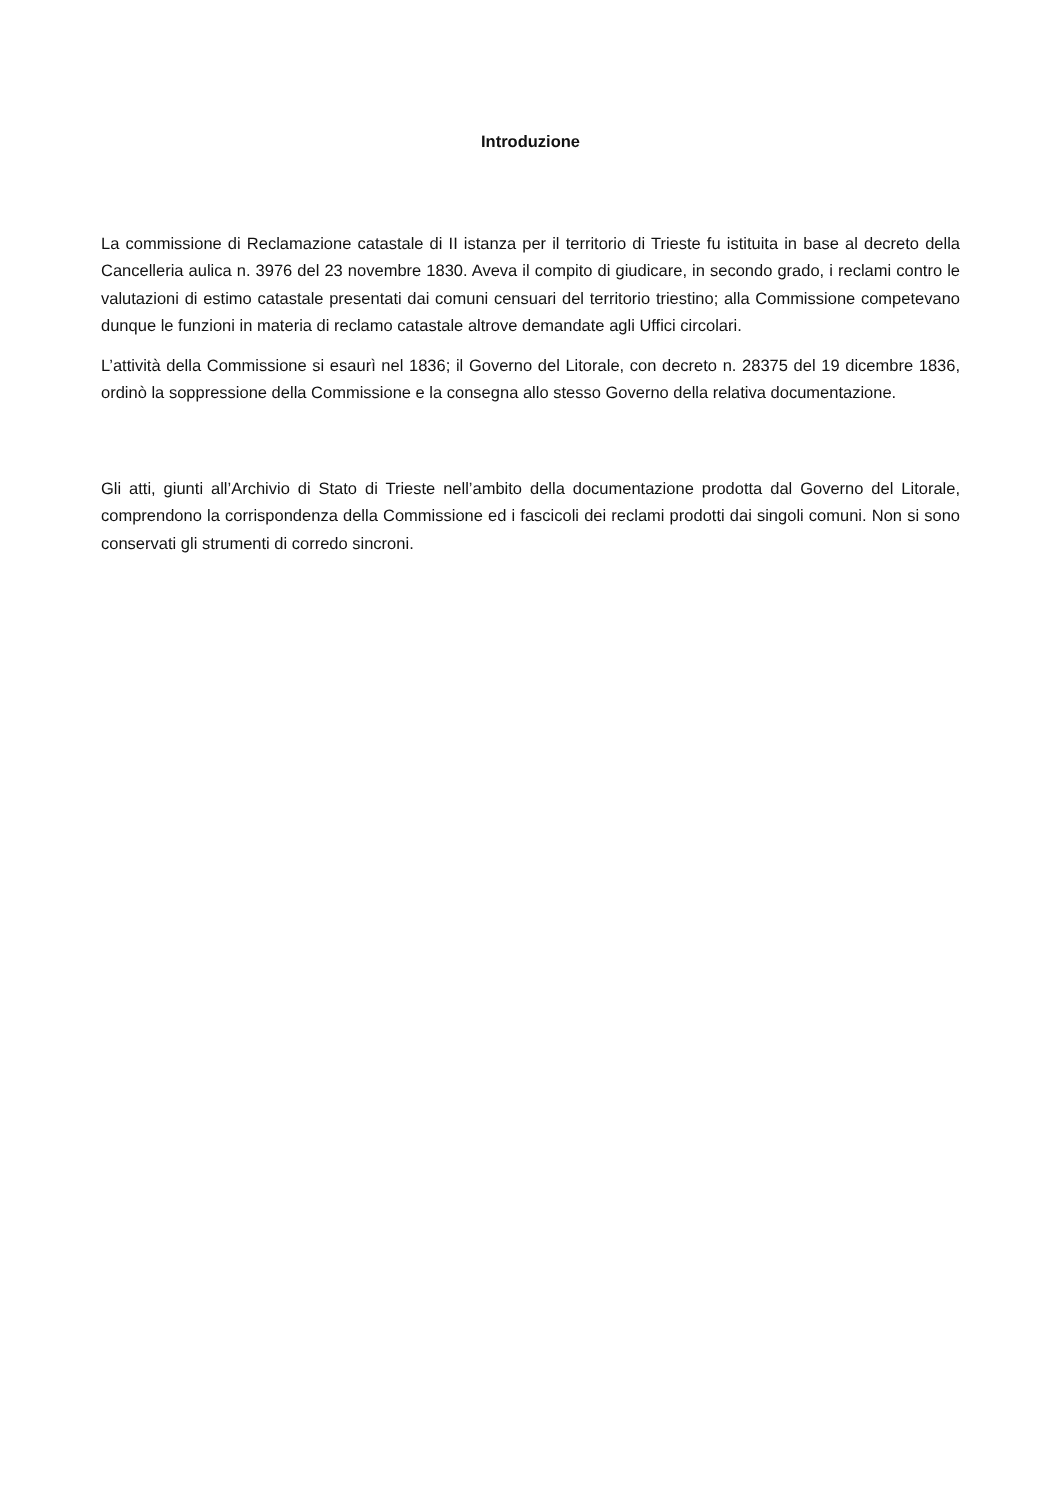Introduzione
La commissione di Reclamazione catastale di II istanza per il territorio di Trieste fu istituita in base al decreto della Cancelleria aulica n. 3976 del 23 novembre 1830. Aveva il compito di giudicare, in secondo grado, i reclami contro le valutazioni di estimo catastale presentati dai comuni censuari del territorio triestino; alla Commissione competevano dunque le funzioni in materia di reclamo catastale altrove demandate agli Uffici circolari.
L’attività della Commissione si esaurì nel 1836; il Governo del Litorale, con decreto n. 28375 del 19 dicembre 1836, ordinò la soppressione della Commissione e la consegna allo stesso Governo della relativa documentazione.
Gli atti, giunti all’Archivio di Stato di Trieste nell’ambito della documentazione prodotta dal Governo del Litorale, comprendono la corrispondenza della Commissione ed i fascicoli dei reclami prodotti dai singoli comuni. Non si sono conservati gli strumenti di corredo sincroni.